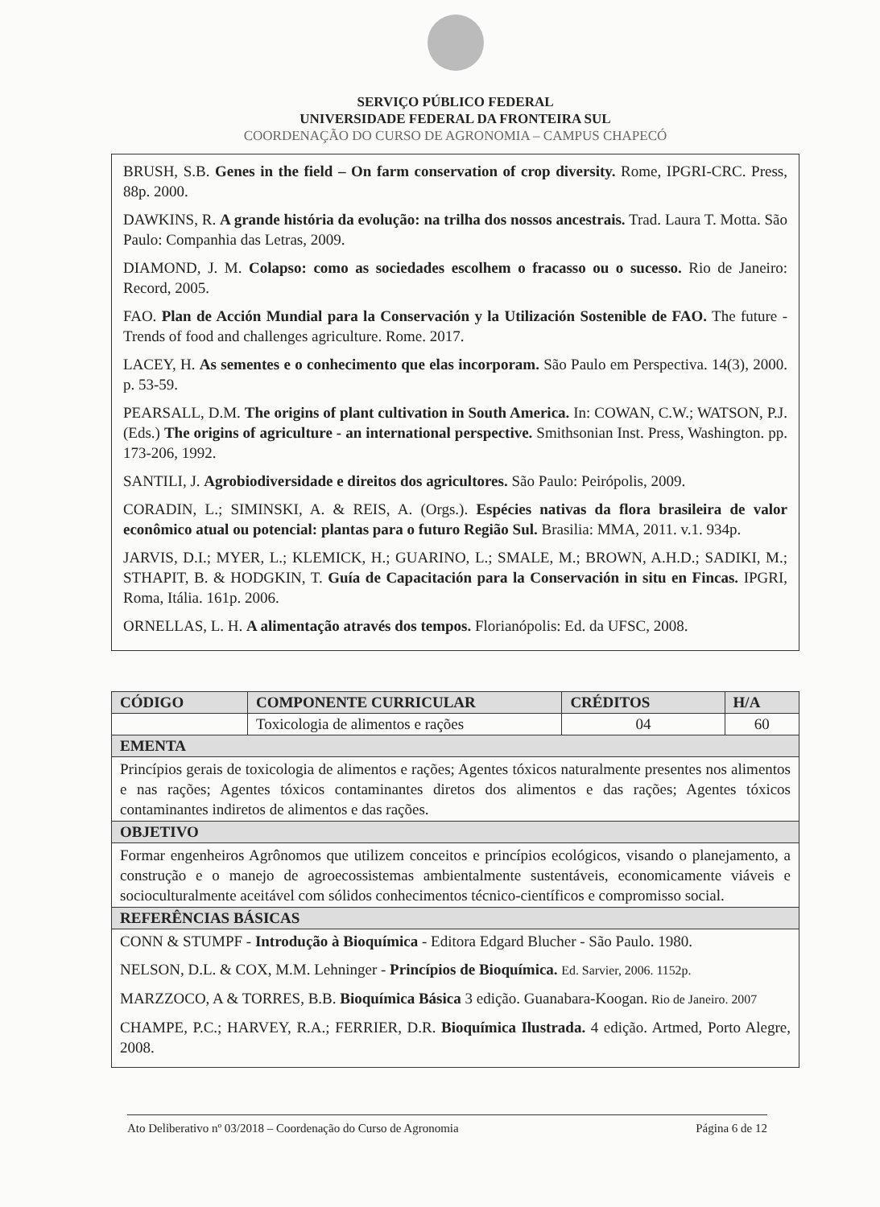SERVIÇO PÚBLICO FEDERAL
UNIVERSIDADE FEDERAL DA FRONTEIRA SUL
COORDENAÇÃO DO CURSO DE AGRONOMIA – CAMPUS CHAPECÓ
BRUSH, S.B. Genes in the field – On farm conservation of crop diversity. Rome, IPGRI-CRC. Press, 88p. 2000.
DAWKINS, R. A grande história da evolução: na trilha dos nossos ancestrais. Trad. Laura T. Motta. São Paulo: Companhia das Letras, 2009.
DIAMOND, J. M. Colapso: como as sociedades escolhem o fracasso ou o sucesso. Rio de Janeiro: Record, 2005.
FAO. Plan de Acción Mundial para la Conservación y la Utilización Sostenible de FAO. The future - Trends of food and challenges agriculture. Rome. 2017.
LACEY, H. As sementes e o conhecimento que elas incorporam. São Paulo em Perspectiva. 14(3), 2000. p. 53-59.
PEARSALL, D.M. The origins of plant cultivation in South America. In: COWAN, C.W.; WATSON, P.J. (Eds.) The origins of agriculture - an international perspective. Smithsonian Inst. Press, Washington. pp. 173-206, 1992.
SANTILI, J. Agrobiodiversidade e direitos dos agricultores. São Paulo: Peirópolis, 2009.
CORADIN, L.; SIMINSKI, A. & REIS, A. (Orgs.). Espécies nativas da flora brasileira de valor econômico atual ou potencial: plantas para o futuro Região Sul. Brasilia: MMA, 2011. v.1. 934p.
JARVIS, D.I.; MYER, L.; KLEMICK, H.; GUARINO, L.; SMALE, M.; BROWN, A.H.D.; SADIKI, M.; STHAPIT, B. & HODGKIN, T. Guía de Capacitación para la Conservación in situ en Fincas. IPGRI, Roma, Itália. 161p. 2006.
ORNELLAS, L. H. A alimentação através dos tempos. Florianópolis: Ed. da UFSC, 2008.
| CÓDIGO | COMPONENTE CURRICULAR | CRÉDITOS | H/A |
| --- | --- | --- | --- |
| | Toxicologia de alimentos e rações | 04 | 60 |
| EMENTA | | | |
| Princípios gerais de toxicologia de alimentos e rações; Agentes tóxicos naturalmente presentes nos alimentos e nas rações; Agentes tóxicos contaminantes diretos dos alimentos e das rações; Agentes tóxicos contaminantes indiretos de alimentos e das rações. | | | |
| OBJETIVO | | | |
| Formar engenheiros Agrônomos que utilizem conceitos e princípios ecológicos, visando o planejamento, a construção e o manejo de agroecossistemas ambientalmente sustentáveis, economicamente viáveis e socioculturalmente aceitável com sólidos conhecimentos técnico-científicos e compromisso social. | | | |
| REFERÊNCIAS BÁSICAS | | | |
| CONN & STUMPF - Introdução à Bioquímica - Editora Edgard Blucher - São Paulo. 1980. NELSON, D.L. & COX, M.M. Lehninger - Princípios de Bioquímica. Ed. Sarvier, 2006. 1152p. MARZZOCO, A & TORRES, B.B. Bioquímica Básica 3 edição. Guanabara-Koogan. Rio de Janeiro. 2007 CHAMPE, P.C.; HARVEY, R.A.; FERRIER, D.R. Bioquímica Ilustrada. 4 edição. Artmed, Porto Alegre, 2008. | | | |
Ato Deliberativo nº 03/2018 – Coordenação do Curso de Agronomia Página 6 de 12